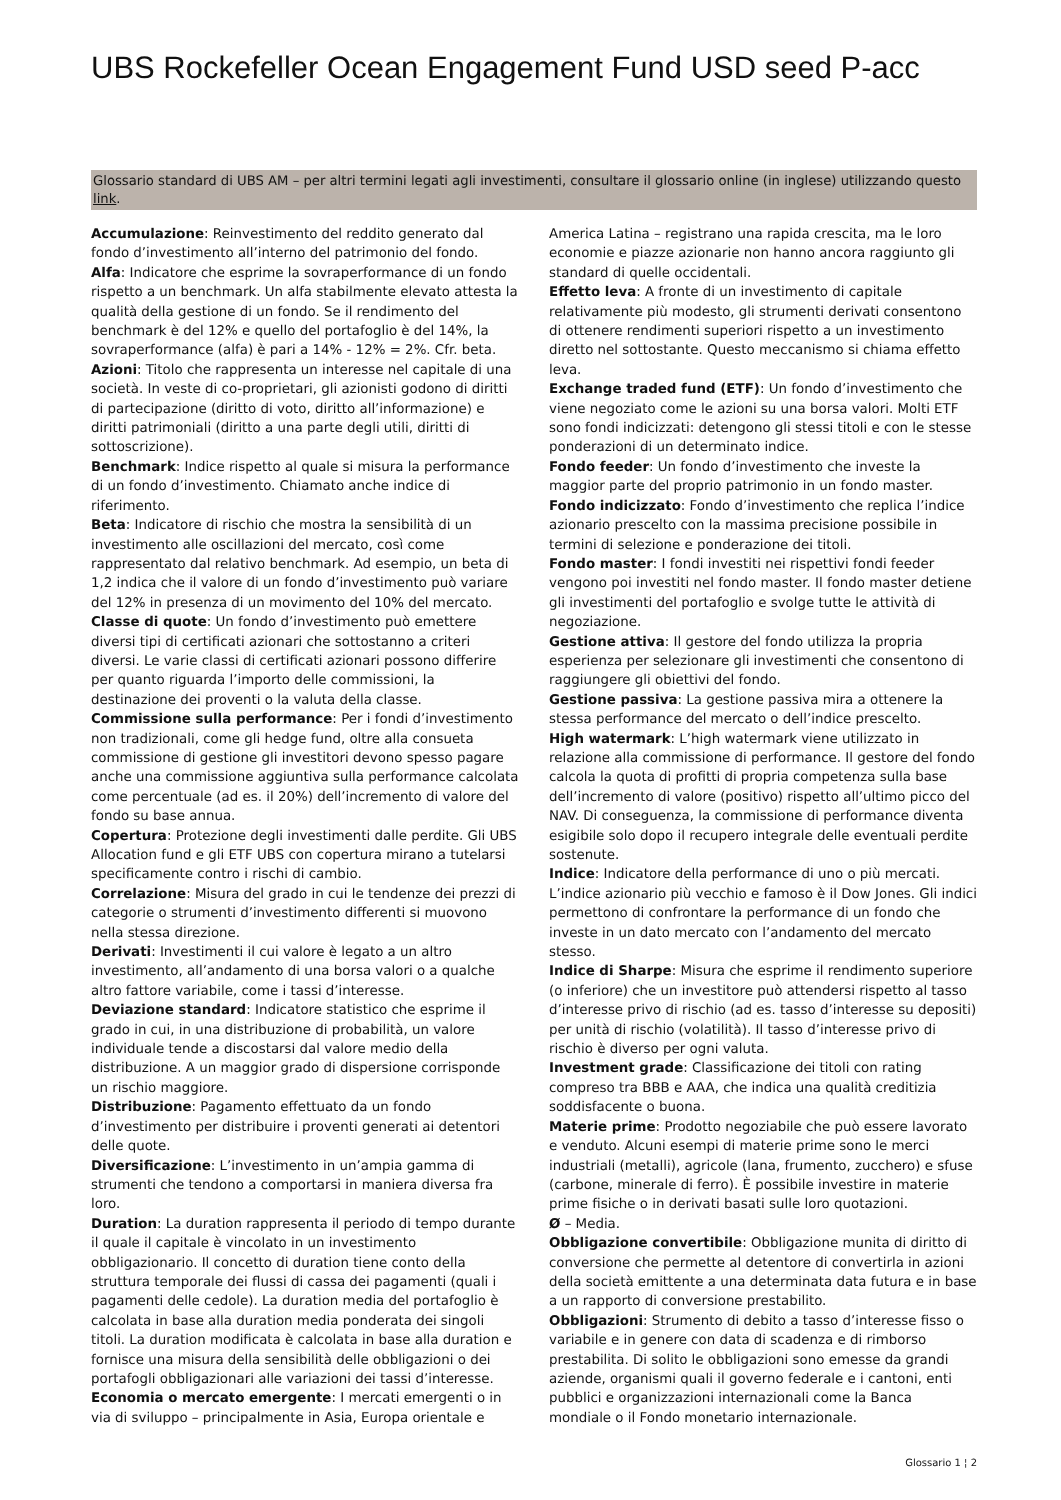UBS Rockefeller Ocean Engagement Fund USD seed P-acc
Glossario standard di UBS AM – per altri termini legati agli investimenti, consultare il glossario online (in inglese) utilizzando questo link.
Accumulazione: Reinvestimento del reddito generato dal fondo d’investimento all’interno del patrimonio del fondo.
Alfa: Indicatore che esprime la sovraperformance di un fondo rispetto a un benchmark. Un alfa stabilmente elevato attesta la qualità della gestione di un fondo. Se il rendimento del benchmark è del 12% e quello del portafoglio è del 14%, la sovraperformance (alfa) è pari a 14% - 12% = 2%. Cfr. beta.
Azioni: Titolo che rappresenta un interesse nel capitale di una società. In veste di co-proprietari, gli azionisti godono di diritti di partecipazione (diritto di voto, diritto all’informazione) e diritti patrimoniali (diritto a una parte degli utili, diritti di sottoscrizione).
Benchmark: Indice rispetto al quale si misura la performance di un fondo d’investimento. Chiamato anche indice di riferimento.
Beta: Indicatore di rischio che mostra la sensibilità di un investimento alle oscillazioni del mercato, così come rappresentato dal relativo benchmark. Ad esempio, un beta di 1,2 indica che il valore di un fondo d’investimento può variare del 12% in presenza di un movimento del 10% del mercato.
Classe di quote: Un fondo d’investimento può emettere diversi tipi di certificati azionari che sottostanno a criteri diversi. Le varie classi di certificati azionari possono differire per quanto riguarda l’importo delle commissioni, la destinazione dei proventi o la valuta della classe.
Commissione sulla performance: Per i fondi d’investimento non tradizionali, come gli hedge fund, oltre alla consueta commissione di gestione gli investitori devono spesso pagare anche una commissione aggiuntiva sulla performance calcolata come percentuale (ad es. il 20%) dell’incremento di valore del fondo su base annua.
Copertura: Protezione degli investimenti dalle perdite. Gli UBS Allocation fund e gli ETF UBS con copertura mirano a tutelarsi specificamente contro i rischi di cambio.
Correlazione: Misura del grado in cui le tendenze dei prezzi di categorie o strumenti d’investimento differenti si muovono nella stessa direzione.
Derivati: Investimenti il cui valore è legato a un altro investimento, all’andamento di una borsa valori o a qualche altro fattore variabile, come i tassi d’interesse.
Deviazione standard: Indicatore statistico che esprime il grado in cui, in una distribuzione di probabilità, un valore individuale tende a discostarsi dal valore medio della distribuzione. A un maggior grado di dispersione corrisponde un rischio maggiore.
Distribuzione: Pagamento effettuato da un fondo d’investimento per distribuire i proventi generati ai detentori delle quote.
Diversificazione: L’investimento in un’ampia gamma di strumenti che tendono a comportarsi in maniera diversa fra loro.
Duration: La duration rappresenta il periodo di tempo durante il quale il capitale è vincolato in un investimento obbligazionario. Il concetto di duration tiene conto della struttura temporale dei flussi di cassa dei pagamenti (quali i pagamenti delle cedole). La duration media del portafoglio è calcolata in base alla duration media ponderata dei singoli titoli. La duration modificata è calcolata in base alla duration e fornisce una misura della sensibilità delle obbligazioni o dei portafogli obbligazionari alle variazioni dei tassi d’interesse.
Economia o mercato emergente: I mercati emergenti o in via di sviluppo – principalmente in Asia, Europa orientale e
America Latina – registrano una rapida crescita, ma le loro economie e piazze azionarie non hanno ancora raggiunto gli standard di quelle occidentali.
Effetto leva: A fronte di un investimento di capitale relativamente più modesto, gli strumenti derivati consentono di ottenere rendimenti superiori rispetto a un investimento diretto nel sottostante. Questo meccanismo si chiama effetto leva.
Exchange traded fund (ETF): Un fondo d’investimento che viene negoziato come le azioni su una borsa valori. Molti ETF sono fondi indicizzati: detengono gli stessi titoli e con le stesse ponderazioni di un determinato indice.
Fondo feeder: Un fondo d’investimento che investe la maggior parte del proprio patrimonio in un fondo master.
Fondo indicizzato: Fondo d’investimento che replica l’indice azionario prescelto con la massima precisione possibile in termini di selezione e ponderazione dei titoli.
Fondo master: I fondi investiti nei rispettivi fondi feeder vengono poi investiti nel fondo master. Il fondo master detiene gli investimenti del portafoglio e svolge tutte le attività di negoziazione.
Gestione attiva: Il gestore del fondo utilizza la propria esperienza per selezionare gli investimenti che consentono di raggiungere gli obiettivi del fondo.
Gestione passiva: La gestione passiva mira a ottenere la stessa performance del mercato o dell’indice prescelto.
High watermark: L’high watermark viene utilizzato in relazione alla commissione di performance. Il gestore del fondo calcola la quota di profitti di propria competenza sulla base dell’incremento di valore (positivo) rispetto all’ultimo picco del NAV. Di conseguenza, la commissione di performance diventa esigibile solo dopo il recupero integrale delle eventuali perdite sostenute.
Indice: Indicatore della performance di uno o più mercati. L’indice azionario più vecchio e famoso è il Dow Jones. Gli indici permettono di confrontare la performance di un fondo che investe in un dato mercato con l’andamento del mercato stesso.
Indice di Sharpe: Misura che esprime il rendimento superiore (o inferiore) che un investitore può attendersi rispetto al tasso d’interesse privo di rischio (ad es. tasso d’interesse su depositi) per unità di rischio (volatilità). Il tasso d’interesse privo di rischio è diverso per ogni valuta.
Investment grade: Classificazione dei titoli con rating compreso tra BBB e AAA, che indica una qualità creditizia soddisfacente o buona.
Materie prime: Prodotto negoziabile che può essere lavorato e venduto. Alcuni esempi di materie prime sono le merci industriali (metalli), agricole (lana, frumento, zucchero) e sfuse (carbone, minerale di ferro). È possibile investire in materie prime fisiche o in derivati basati sulle loro quotazioni.
Ø – Media.
Obbligazione convertibile: Obbligazione munita di diritto di conversione che permette al detentore di convertirla in azioni della società emittente a una determinata data futura e in base a un rapporto di conversione prestabilito.
Obbligazioni: Strumento di debito a tasso d’interesse fisso o variabile e in genere con data di scadenza e di rimborso prestabilita. Di solito le obbligazioni sono emesse da grandi aziende, organismi quali il governo federale e i cantoni, enti pubblici e organizzazioni internazionali come la Banca mondiale o il Fondo monetario internazionale.
Glossario 1 ¦ 2